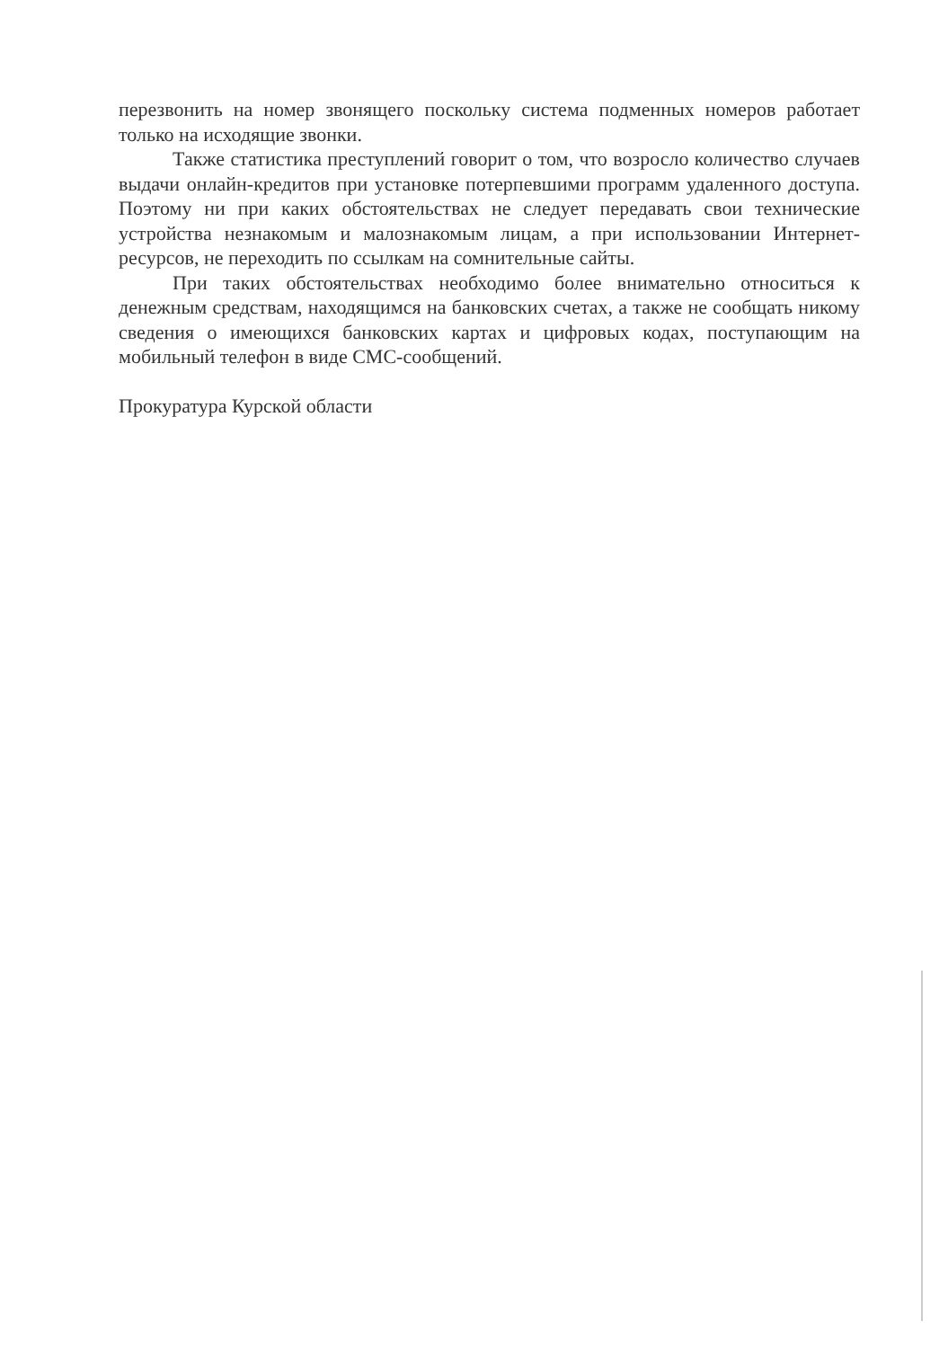перезвонить на номер звонящего поскольку система подменных номеров работает только на исходящие звонки.
Также статистика преступлений говорит о том, что возросло количество случаев выдачи онлайн-кредитов при установке потерпевшими программ удаленного доступа. Поэтому ни при каких обстоятельствах не следует передавать свои технические устройства незнакомым и малознакомым лицам, а при использовании Интернет-ресурсов, не переходить по ссылкам на сомнительные сайты.
При таких обстоятельствах необходимо более внимательно относиться к денежным средствам, находящимся на банковских счетах, а также не сообщать никому сведения о имеющихся банковских картах и цифровых кодах, поступающим на мобильный телефон в виде СМС-сообщений.
Прокуратура Курской области